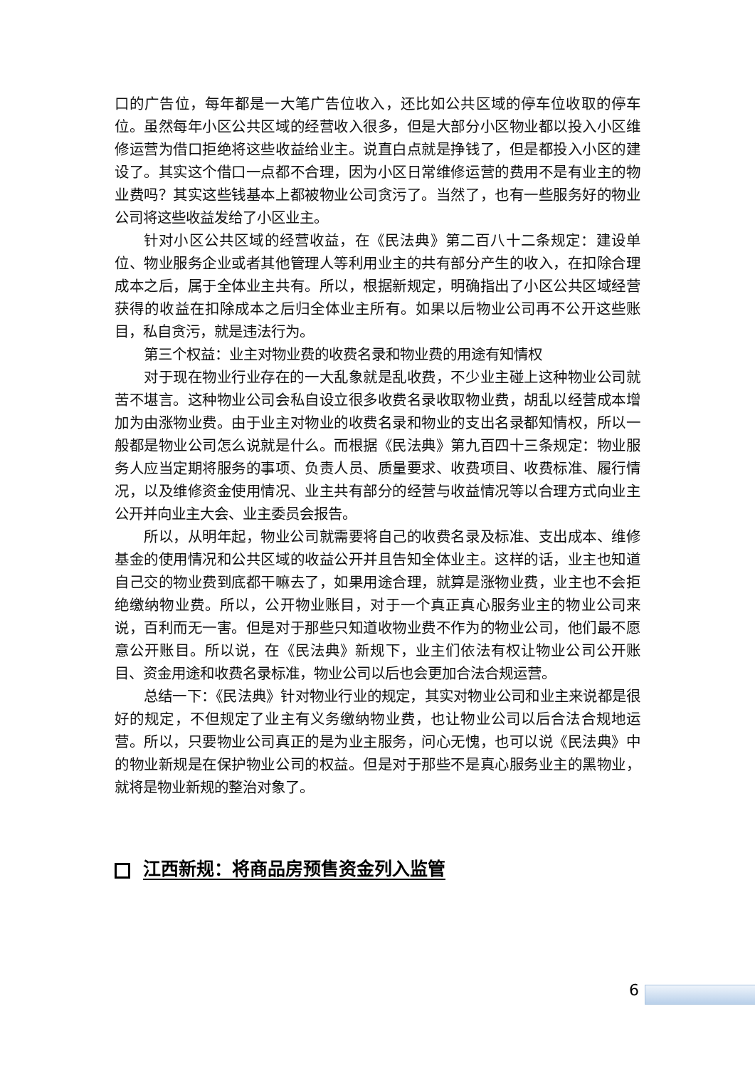口的广告位，每年都是一大笔广告位收入，还比如公共区域的停车位收取的停车位。虽然每年小区公共区域的经营收入很多，但是大部分小区物业都以投入小区维修运营为借口拒绝将这些收益给业主。说直白点就是挣钱了，但是都投入小区的建设了。其实这个借口一点都不合理，因为小区日常维修运营的费用不是有业主的物业费吗？其实这些钱基本上都被物业公司贪污了。当然了，也有一些服务好的物业公司将这些收益发给了小区业主。
针对小区公共区域的经营收益，在《民法典》第二百八十二条规定：建设单位、物业服务企业或者其他管理人等利用业主的共有部分产生的收入，在扣除合理成本之后，属于全体业主共有。所以，根据新规定，明确指出了小区公共区域经营获得的收益在扣除成本之后归全体业主所有。如果以后物业公司再不公开这些账目，私自贪污，就是违法行为。
第三个权益：业主对物业费的收费名录和物业费的用途有知情权
对于现在物业行业存在的一大乱象就是乱收费，不少业主碰上这种物业公司就苦不堪言。这种物业公司会私自设立很多收费名录收取物业费，胡乱以经营成本增加为由涨物业费。由于业主对物业的收费名录和物业的支出名录都知情权，所以一般都是物业公司怎么说就是什么。而根据《民法典》第九百四十三条规定：物业服务人应当定期将服务的事项、负责人员、质量要求、收费项目、收费标准、履行情况，以及维修资金使用情况、业主共有部分的经营与收益情况等以合理方式向业主公开并向业主大会、业主委员会报告。
所以，从明年起，物业公司就需要将自己的收费名录及标准、支出成本、维修基金的使用情况和公共区域的收益公开并且告知全体业主。这样的话，业主也知道自己交的物业费到底都干嘛去了，如果用途合理，就算是涨物业费，业主也不会拒绝缴纳物业费。所以，公开物业账目，对于一个真正真心服务业主的物业公司来说，百利而无一害。但是对于那些只知道收物业费不作为的物业公司，他们最不愿意公开账目。所以说，在《民法典》新规下，业主们依法有权让物业公司公开账目、资金用途和收费名录标准，物业公司以后也会更加合法合规运营。
总结一下：《民法典》针对物业行业的规定，其实对物业公司和业主来说都是很好的规定，不但规定了业主有义务缴纳物业费，也让物业公司以后合法合规地运营。所以，只要物业公司真正的是为业主服务，问心无愧，也可以说《民法典》中的物业新规是在保护物业公司的权益。但是对于那些不是真心服务业主的黑物业，就将是物业新规的整治对象了。
江西新规：将商品房预售资金列入监管
6